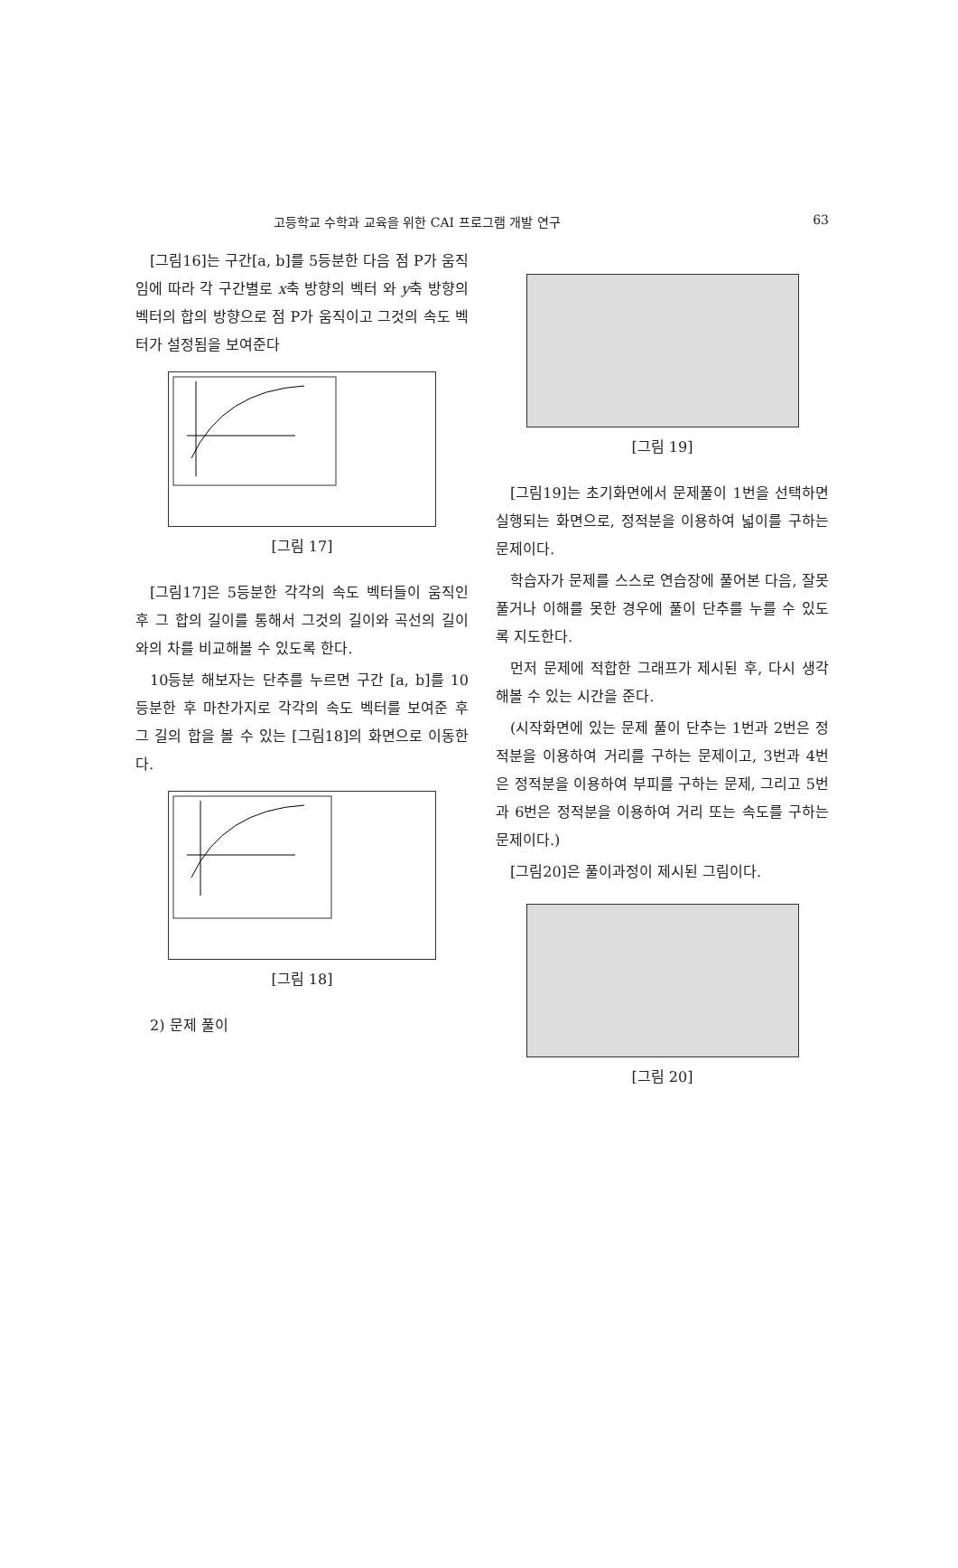고등학교 수학과 교육을 위한 CAI 프로그램 개발 연구 63
[그림16]는 구간[a, b]를 5등분한 다음 점 P가 움직임에 따라 각 구간별로 x축 방향의 벡터 와 y축 방향의 벡터의 합의 방향으로 점 P가 움직이고 그것의 속도 벡터가 설정됨을 보여준다
[그림 17]
[그림17]은 5등분한 각각의 속도 벡터들이 움직인 후 그 합의 길이를 통해서 그것의 길이와 곡선의 길이와의 차를 비교해볼 수 있도록 한다.
10등분 해보자는 단추를 누르면 구간 [a, b]를 10등분한 후 마찬가지로 각각의 속도 벡터를 보여준 후 그 길의 합을 볼 수 있는 [그림18]의 화면으로 이동한다.
[그림 18]
2) 문제 풀이
[그림 19]
[그림19]는 초기화면에서 문제풀이 1번을 선택하면 실행되는 화면으로, 정적분을 이용하여 넓이를 구하는 문제이다.
학습자가 문제를 스스로 연습장에 풀어본 다음, 잘못 풀거나 이해를 못한 경우에 풀이 단추를 누를 수 있도록 지도한다.
먼저 문제에 적합한 그래프가 제시된 후, 다시 생각해볼 수 있는 시간을 준다.
(시작화면에 있는 문제 풀이 단추는 1번과 2번은 정적분을 이용하여 거리를 구하는 문제이고, 3번과 4번은 정적분을 이용하여 부피를 구하는 문제, 그리고 5번과 6번은 정적분을 이용하여 거리 또는 속도를 구하는 문제이다.)
[그림20]은 풀이과정이 제시된 그림이다.
[그림 20]